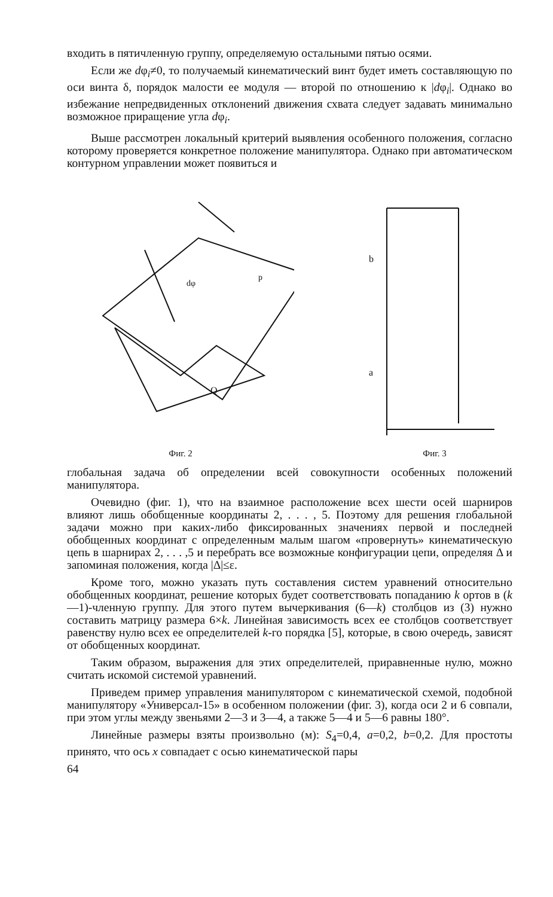входить в пятичленную группу, определяемую остальными пятью осями.
Если же dφ<sub>i</sub>≠0, то получаемый кинематический винт будет иметь составляющую по оси винта δ, порядок малости ее модуля — второй по отношению к |dφ<sub>i</sub>|. Однако во избежание непредвиденных отклонений движения схвата следует задавать минимально возможное приращение угла dφ<sub>i</sub>.
Выше рассмотрен локальный критерий выявления особенного положения, согласно которому проверяется конкретное положение манипулятора. Однако при автоматическом контурном управлении может появиться и
dφ
p
Q
Фиг. 2
b
a
Фиг. 3
глобальная задача об определении всей совокупности особенных положений манипулятора.
Очевидно (фиг. 1), что на взаимное расположение всех шести осей шарниров влияют лишь обобщенные координаты 2, . . . , 5. Поэтому для решения глобальной задачи можно при каких-либо фиксированных значениях первой и последней обобщенных координат с определенным малым шагом «провернуть» кинематическую цепь в шарнирах 2, . . . ,5 и перебрать все возможные конфигурации цепи, определяя Δ и запоминая положения, когда |Δ|≤ε.
Кроме того, можно указать путь составления систем уравнений относительно обобщенных координат, решение которых будет соответствовать попаданию k ортов в (k—1)-членную группу. Для этого путем вычеркивания (6—k) столбцов из (3) нужно составить матрицу размера 6×k. Линейная зависимость всех ее столбцов соответствует равенству нулю всех ее определителей k-го порядка [5], которые, в свою очередь, зависят от обобщенных координат.
Таким образом, выражения для этих определителей, приравненные нулю, можно считать искомой системой уравнений.
Приведем пример управления манипулятором с кинематической схемой, подобной манипулятору «Универсал-15» в особенном положении (фиг. 3), когда оси 2 и 6 совпали, при этом углы между звеньями 2—3 и 3—4, а также 5—4 и 5—6 равны 180°.
Линейные размеры взяты произвольно (м): S<sub>4</sub>=0,4, a=0,2, b=0,2. Для простоты принято, что ось x совпадает с осью кинематической пары
64